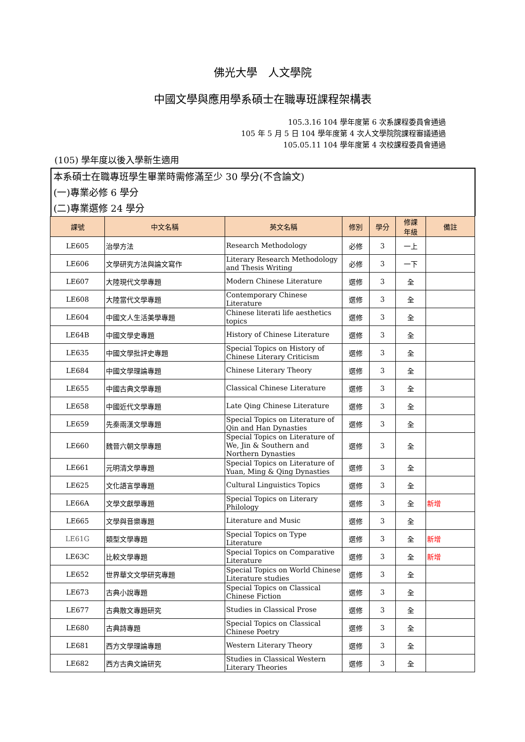佛光大學　人文學院
中國文學與應用學系碩士在職專班課程架構表
105.3.16 104 學年度第 6 次系課程委員會通過
105 年 5 月 5 日 104 學年度第 4 次人文學院院課程審議通過
105.05.11 104 學年度第 4 次校課程委員會通過
(105) 學年度以後入學新生適用
本系碩士在職專班學生畢業時需修滿至少 30 學分(不含論文)
(一)專業必修 6 學分
(二)專業選修 24 學分
| 課號 | 中文名稱 | 英文名稱 | 修別 | 學分 | 修課 年級 | 備註 |
| --- | --- | --- | --- | --- | --- | --- |
| LE605 | 治學方法 | Research Methodology | 必修 | 3 | 一上 | |
| LE606 | 文學研究方法與論文寫作 | Literary Research Methodology and Thesis Writing | 必修 | 3 | 一下 | |
| LE607 | 大陸現代文學專題 | Modern Chinese Literature | 選修 | 3 | 全 | |
| LE608 | 大陸當代文學專題 | Contemporary Chinese Literature | 選修 | 3 | 全 | |
| LE604 | 中國文人生活美學專題 | Chinese literati life aesthetics topics | 選修 | 3 | 全 | |
| LE64B | 中國文學史專題 | History of Chinese Literature | 選修 | 3 | 全 | |
| LE635 | 中國文學批評史專題 | Special Topics on History of Chinese Literary Criticism | 選修 | 3 | 全 | |
| LE684 | 中國文學理論專題 | Chinese Literary Theory | 選修 | 3 | 全 | |
| LE655 | 中國古典文學專題 | Classical Chinese Literature | 選修 | 3 | 全 | |
| LE658 | 中國近代文學專題 | Late Qing Chinese Literature | 選修 | 3 | 全 | |
| LE659 | 先秦兩漢文學專題 | Special Topics on Literature of Qin and Han Dynasties | 選修 | 3 | 全 | |
| LE660 | 魏晉六朝文學專題 | Special Topics on Literature of We, Jin & Southern and Northern Dynasties | 選修 | 3 | 全 | |
| LE661 | 元明清文學專題 | Special Topics on Literature of Yuan, Ming & Qing Dynasties | 選修 | 3 | 全 | |
| LE625 | 文化語言學專題 | Cultural Linguistics Topics | 選修 | 3 | 全 | |
| LE66A | 文學文獻學專題 | Special Topics on Literary Philology | 選修 | 3 | 全 | 新增 |
| LE665 | 文學與音樂專題 | Literature and Music | 選修 | 3 | 全 | |
| LE61G | 類型文學專題 | Special Topics on Type Literature | 選修 | 3 | 全 | 新增 |
| LE63C | 比較文學專題 | Special Topics on Comparative Literature | 選修 | 3 | 全 | 新增 |
| LE652 | 世界華文文學研究專題 | Special Topics on World Chinese Literature studies | 選修 | 3 | 全 | |
| LE673 | 古典小說專題 | Special Topics on Classical Chinese Fiction | 選修 | 3 | 全 | |
| LE677 | 古典散文專題研究 | Studies in Classical Prose | 選修 | 3 | 全 | |
| LE680 | 古典詩專題 | Special Topics on Classical Chinese Poetry | 選修 | 3 | 全 | |
| LE681 | 西方文學理論專題 | Western Literary Theory | 選修 | 3 | 全 | |
| LE682 | 西方古典文論研究 | Studies in Classical Western Literary Theories | 選修 | 3 | 全 | |